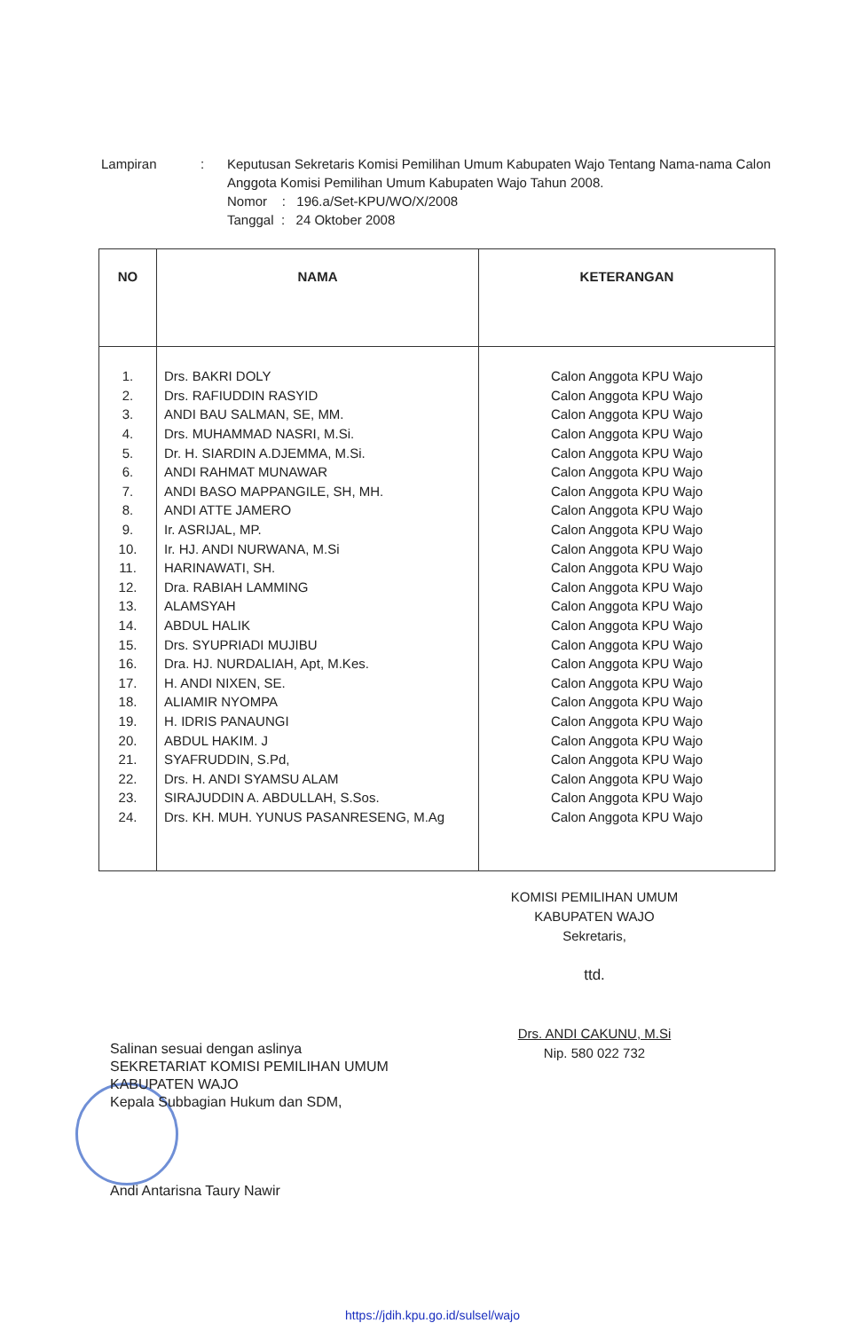| Lampiran | : | Keputusan Sekretaris Komisi Pemilihan Umum Kabupaten Wajo Tentang Nama-nama Calon Anggota Komisi Pemilihan Umum Kabupaten Wajo Tahun 2008. Nomor : 196.a/Set-KPU/WO/X/2008 Tanggal : 24 Oktober 2008 |
| NO | NAMA | KETERANGAN |
| --- | --- | --- |
| 1. | Drs. BAKRI DOLY | Calon Anggota KPU Wajo |
| 2. | Drs. RAFIUDDIN RASYID | Calon Anggota KPU Wajo |
| 3. | ANDI BAU SALMAN, SE, MM. | Calon Anggota KPU Wajo |
| 4. | Drs. MUHAMMAD NASRI, M.Si. | Calon Anggota KPU Wajo |
| 5. | Dr. H. SIARDIN A.DJEMMA, M.Si. | Calon Anggota KPU Wajo |
| 6. | ANDI RAHMAT MUNAWAR | Calon Anggota KPU Wajo |
| 7. | ANDI BASO MAPPANGILE, SH, MH. | Calon Anggota KPU Wajo |
| 8. | ANDI ATTE JAMERO | Calon Anggota KPU Wajo |
| 9. | Ir. ASRIJAL, MP. | Calon Anggota KPU Wajo |
| 10. | Ir. HJ. ANDI NURWANA, M.Si | Calon Anggota KPU Wajo |
| 11. | HARINAWATI, SH. | Calon Anggota KPU Wajo |
| 12. | Dra. RABIAH LAMMING | Calon Anggota KPU Wajo |
| 13. | ALAMSYAH | Calon Anggota KPU Wajo |
| 14. | ABDUL HALIK | Calon Anggota KPU Wajo |
| 15. | Drs. SYUPRIADI MUJIBU | Calon Anggota KPU Wajo |
| 16. | Dra. HJ. NURDALIAH, Apt, M.Kes. | Calon Anggota KPU Wajo |
| 17. | H. ANDI NIXEN, SE. | Calon Anggota KPU Wajo |
| 18. | ALIAMIR NYOMPA | Calon Anggota KPU Wajo |
| 19. | H. IDRIS PANAUNGI | Calon Anggota KPU Wajo |
| 20. | ABDUL HAKIM. J | Calon Anggota KPU Wajo |
| 21. | SYAFRUDDIN, S.Pd, | Calon Anggota KPU Wajo |
| 22. | Drs. H. ANDI SYAMSU ALAM | Calon Anggota KPU Wajo |
| 23. | SIRAJUDDIN A. ABDULLAH, S.Sos. | Calon Anggota KPU Wajo |
| 24. | Drs. KH. MUH. YUNUS PASANRESENG, M.Ag | Calon Anggota KPU Wajo |
KOMISI PEMILIHAN UMUM
KABUPATEN WAJO
Sekretaris,
ttd.
Drs. ANDI CAKUNU, M.Si
Nip. 580 022 732
Salinan sesuai dengan aslinya
SEKRETARIAT KOMISI PEMILIHAN UMUM
KABUPATEN WAJO
Kepala Subbagian Hukum dan SDM,
Andi Antarisna Taury Nawir
https://jdih.kpu.go.id/sulsel/wajo